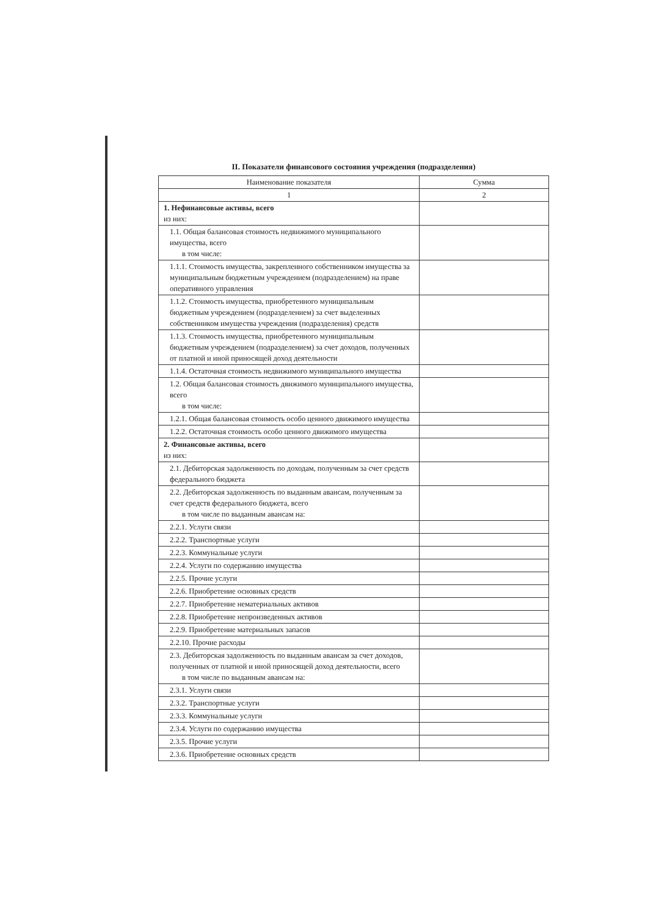II. Показатели финансового состояния учреждения (подразделения)
| Наименование показателя | Сумма |
| --- | --- |
| 1 | 2 |
| 1. Нефинансовые активы, всего из них: | |
| 1.1. Общая балансовая стоимость недвижимого муниципального имущества, всего в том числе: | |
| 1.1.1. Стоимость имущества, закрепленного собственником имущества за муниципальным бюджетным учреждением (подразделением) на праве оперативного управления | |
| 1.1.2. Стоимость имущества, приобретенного муниципальным бюджетным учреждением (подразделением) за счет выделенных собственником имущества учреждения (подразделения) средств | |
| 1.1.3. Стоимость имущества, приобретенного муниципальным бюджетным учреждением (подразделением) за счет доходов, полученных от платной и иной приносящей доход деятельности | |
| 1.1.4. Остаточная стоимость недвижимого муниципального имущества | |
| 1.2. Общая балансовая стоимость движимого муниципального имущества, всего в том числе: | |
| 1.2.1. Общая балансовая стоимость особо ценного движимого имущества | |
| 1.2.2. Остаточная стоимость особо ценного движимого имущества | |
| 2. Финансовые активы, всего из них: | |
| 2.1. Дебиторская задолженность по доходам, полученным за счет средств федерального бюджета | |
| 2.2. Дебиторская задолженность по выданным авансам, полученным за счет средств федерального бюджета, всего в том числе по выданным авансам на: | |
| 2.2.1. Услуги связи | |
| 2.2.2. Транспортные услуги | |
| 2.2.3. Коммунальные услуги | |
| 2.2.4. Услуги по содержанию имущества | |
| 2.2.5. Прочие услуги | |
| 2.2.6. Приобретение основных средств | |
| 2.2.7. Приобретение нематериальных активов | |
| 2.2.8. Приобретение непроизведенных активов | |
| 2.2.9. Приобретение материальных запасов | |
| 2.2.10. Прочие расходы | |
| 2.3. Дебиторская задолженность по выданным авансам за счет доходов, полученных от платной и иной приносящей доход деятельности, всего в том числе по выданным авансам на: | |
| 2.3.1. Услуги связи | |
| 2.3.2. Транспортные услуги | |
| 2.3.3. Коммунальные услуги | |
| 2.3.4. Услуги по содержанию имущества | |
| 2.3.5. Прочие услуги | |
| 2.3.6. Приобретение основных средств | |